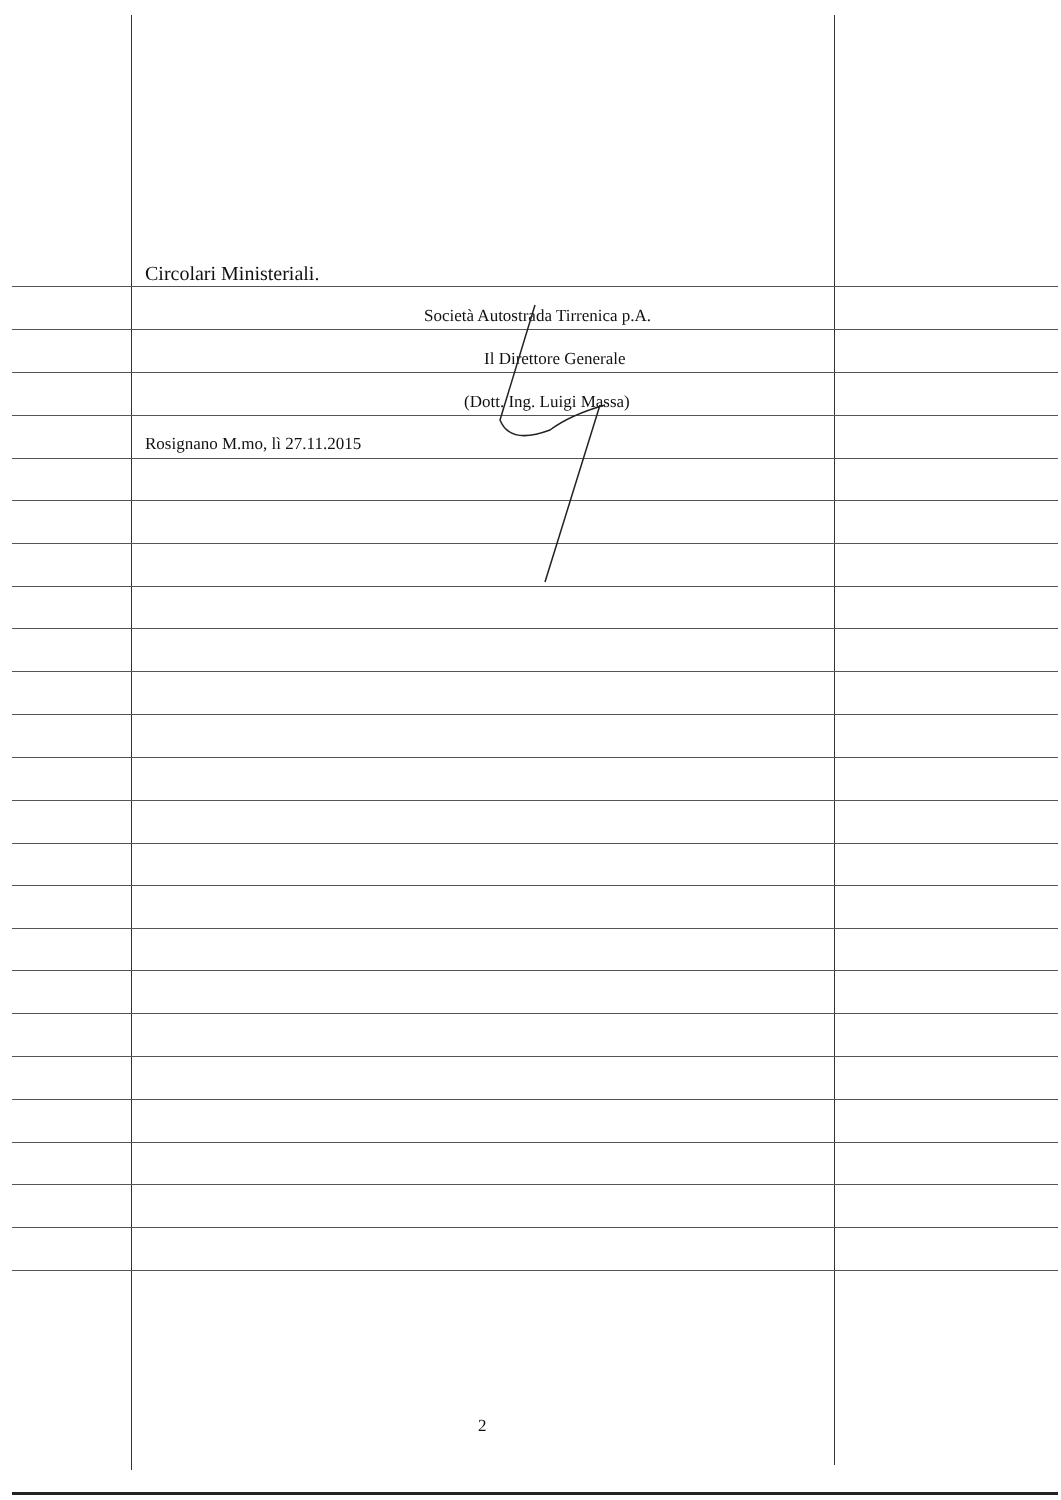Circolari Ministeriali.
Società Autostrada Tirrenica p.A.
Il Direttore Generale
(Dott. Ing. Luigi Massa)
Rosignano M.mo, lì 27.11.2015
2